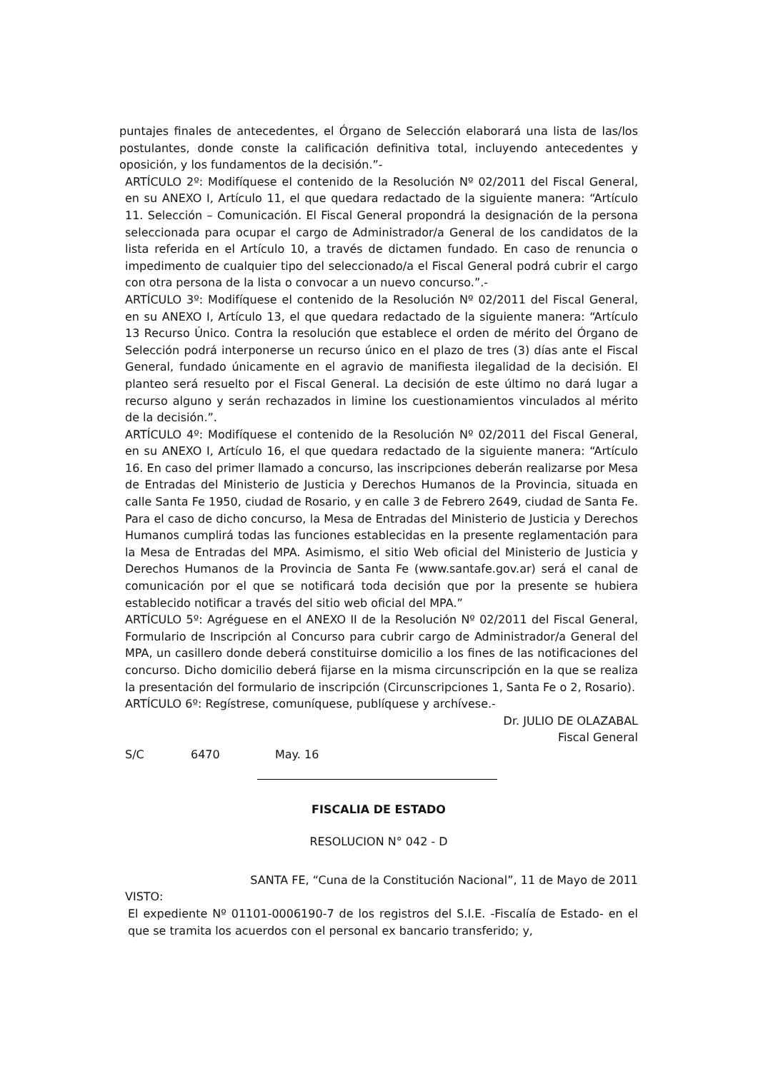puntajes finales de antecedentes, el Órgano de Selección elaborará una lista de las/los postulantes, donde conste la calificación definitiva total, incluyendo antecedentes y oposición, y los fundamentos de la decisión.”-
ARTÍCULO 2º: Modifíquese el contenido de la Resolución Nº 02/2011 del Fiscal General, en su ANEXO I, Artículo 11, el que quedara redactado de la siguiente manera: “Artículo 11. Selección – Comunicación. El Fiscal General propondrá la designación de la persona seleccionada para ocupar el cargo de Administrador/a General de los candidatos de la lista referida en el Artículo 10, a través de dictamen fundado. En caso de renuncia o impedimento de cualquier tipo del seleccionado/a el Fiscal General podrá cubrir el cargo con otra persona de la lista o convocar a un nuevo concurso.”.-
ARTÍCULO 3º: Modifíquese el contenido de la Resolución Nº 02/2011 del Fiscal General, en su ANEXO I, Artículo 13, el que quedara redactado de la siguiente manera: “Artículo 13 Recurso Único. Contra la resolución que establece el orden de mérito del Órgano de Selección podrá interponerse un recurso único en el plazo de tres (3) días ante el Fiscal General, fundado únicamente en el agravio de manifiesta ilegalidad de la decisión. El planteo será resuelto por el Fiscal General. La decisión de este último no dará lugar a recurso alguno y serán rechazados in limine los cuestionamientos vinculados al mérito de la decisión.”.
ARTÍCULO 4º: Modifíquese el contenido de la Resolución Nº 02/2011 del Fiscal General, en su ANEXO I, Artículo 16, el que quedara redactado de la siguiente manera: “Artículo 16. En caso del primer llamado a concurso, las inscripciones deberán realizarse por Mesa de Entradas del Ministerio de Justicia y Derechos Humanos de la Provincia, situada en calle Santa Fe 1950, ciudad de Rosario, y en calle 3 de Febrero 2649, ciudad de Santa Fe. Para el caso de dicho concurso, la Mesa de Entradas del Ministerio de Justicia y Derechos Humanos cumplirá todas las funciones establecidas en la presente reglamentación para la Mesa de Entradas del MPA. Asimismo, el sitio Web oficial del Ministerio de Justicia y Derechos Humanos de la Provincia de Santa Fe (www.santafe.gov.ar) será el canal de comunicación por el que se notificará toda decisión que por la presente se hubiera establecido notificar a través del sitio web oficial del MPA.”
ARTÍCULO 5º: Agréguese en el ANEXO II de la Resolución Nº 02/2011 del Fiscal General, Formulario de Inscripción al Concurso para cubrir cargo de Administrador/a General del MPA, un casillero donde deberá constituirse domicilio a los fines de las notificaciones del concurso. Dicho domicilio deberá fijarse en la misma circunscripción en la que se realiza la presentación del formulario de inscripción (Circunscripciones 1, Santa Fe o 2, Rosario).
ARTÍCULO 6º: Regístrese, comuníquese, publíquese y archívese.-
Dr. JULIO DE OLAZABAL
Fiscal General
S/C 6470 May. 16
FISCALIA DE ESTADO
RESOLUCION N° 042 - D
SANTA FE, “Cuna de la Constitución Nacional”, 11 de Mayo de 2011
VISTO:
El expediente Nº 01101-0006190-7 de los registros del S.I.E. -Fiscalía de Estado- en el que se tramita los acuerdos con el personal ex bancario transferido; y,